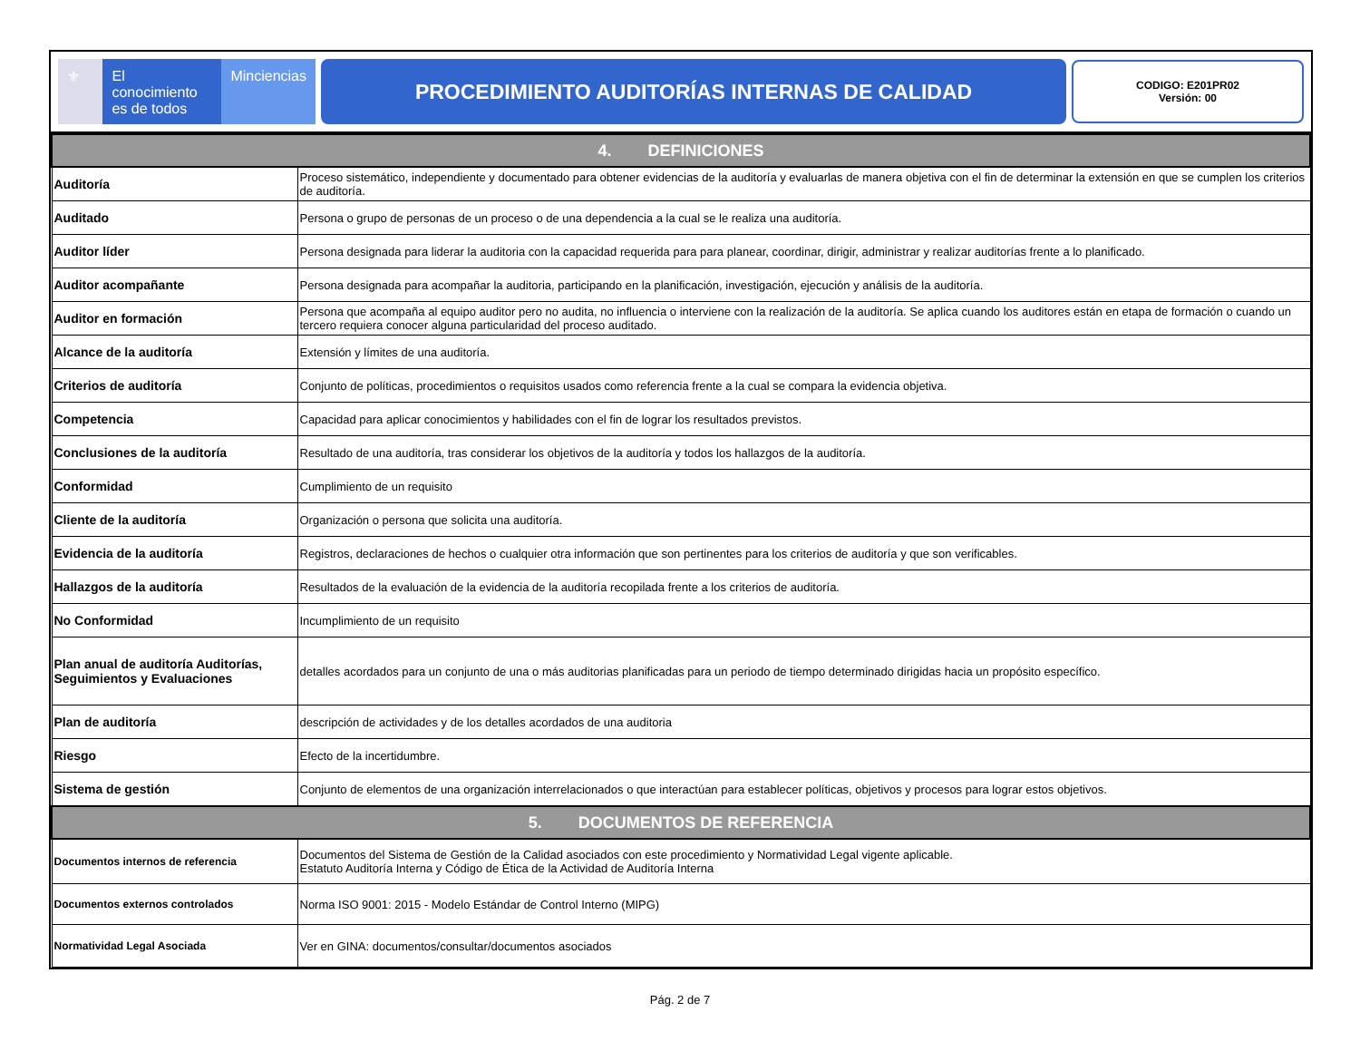⚜ El conocimiento
es de todos
Minciencias
PROCEDIMIENTO AUDITORÍAS INTERNAS DE CALIDAD
CODIGO: E201PR02
Versión: 00
| 4. DEFINICIONES | |
| --- | --- |
| Auditoría | Proceso sistemático, independiente y documentado para obtener evidencias de la auditoría y evaluarlas de manera objetiva con el fin de determinar la extensión en que se cumplen los criterios de auditoría. |
| Auditado | Persona o grupo de personas de un proceso o de una dependencia a la cual se le realiza una auditoría. |
| Auditor líder | Persona designada para liderar la auditoria con la capacidad requerida para para planear, coordinar, dirigir, administrar y realizar auditorías frente a lo planificado. |
| Auditor acompañante | Persona designada para acompañar la auditoria, participando en la planificación, investigación, ejecución y análisis de la auditoría. |
| Auditor en formación | Persona que acompaña al equipo auditor pero no audita, no influencia o interviene con la realización de la auditoría. Se aplica cuando los auditores están en etapa de formación o cuando un tercero requiera conocer alguna particularidad del proceso auditado. |
| Alcance de la auditoría | Extensión y límites de una auditoría. |
| Criterios de auditoría | Conjunto de políticas, procedimientos o requisitos usados como referencia frente a la cual se compara la evidencia objetiva. |
| Competencia | Capacidad para aplicar conocimientos y habilidades con el fin de lograr los resultados previstos. |
| Conclusiones de la auditoría | Resultado de una auditoría, tras considerar los objetivos de la auditoría y todos los hallazgos de la auditoría. |
| Conformidad | Cumplimiento de un requisito |
| Cliente de la auditoría | Organización o persona que solicita una auditoría. |
| Evidencia de la auditoría | Registros, declaraciones de hechos o cualquier otra información que son pertinentes para los criterios de auditoría y que son verificables. |
| Hallazgos de la auditoría | Resultados de la evaluación de la evidencia de la auditoría recopilada frente a los criterios de auditoría. |
| No Conformidad | Incumplimiento de un requisito |
| Plan anual de auditoría Auditorías, Seguimientos y Evaluaciones | detalles acordados para un conjunto de una o más auditorias planificadas para un periodo de tiempo determinado dirigidas hacia un propósito específico. |
| Plan de auditoría | descripción de actividades y de los detalles acordados de una auditoria |
| Riesgo | Efecto de la incertidumbre. |
| Sistema de gestión | Conjunto de elementos de una organización interrelacionados o que interactúan para establecer políticas, objetivos y procesos para lograr estos objetivos. |
| 5. DOCUMENTOS DE REFERENCIA | |
| Documentos internos de referencia | Documentos del Sistema de Gestión de la Calidad asociados con este procedimiento y Normatividad Legal vigente aplicable. Estatuto Auditoría Interna y Código de Ética de la Actividad de Auditoría Interna |
| Documentos externos controlados | Norma ISO 9001: 2015 - Modelo Estándar de Control Interno (MIPG) |
| Normatividad Legal Asociada | Ver en GINA: documentos/consultar/documentos asociados |
Pág. 2 de 7